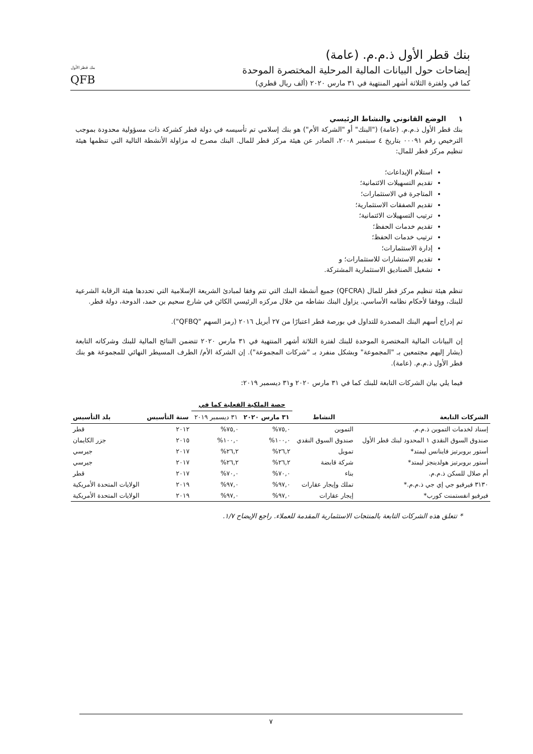بنك قطر الأول ذ.م.م. (عامة)
إيضاحات حول البيانات المالية المرحلية المختصرة الموحدة
كما في ولفترة الثلاثة أشهر المنتهية في ٣١ مارس ٢٠٢٠ (ألف ريال قطري)
بنك قطر الأول
QFB
١ الوضع القانوني والنشاط الرئيسي
بنك قطر الأول ذ.م.م. (عامة) ("البنك" أو "الشركة الأم") هو بنك إسلامي تم تأسيسه في دولة قطر كشركة ذات مسؤولية محدودة بموجب الترخيص رقم ٠٠٠٩١ بتاريخ ٤ سبتمبر ٢٠٠٨، الصادر عن هيئة مركز قطر للمال. البنك مصرح له مزاولة الأنشطة التالية التي تنظمها هيئة تنظيم مركز قطر للمال:
استلام الإيداعات؛
تقديم التسهيلات الائتمانية؛
المتاجرة في الاستثمارات؛
تقديم الصفقات الاستثمارية؛
ترتيب التسهيلات الائتمانية؛
تقديم خدمات الحفظ؛
ترتيب خدمات الحفظ؛
إدارة الاستثمارات؛
تقديم الاستشارات للاستثمارات؛ و
تشغيل الصناديق الاستثمارية المشتركة.
تنظم هيئة تنظيم مركز قطر للمال (QFCRA) جميع أنشطة البنك التي تتم وفقا لمبادئ الشريعة الإسلامية التي تحددها هيئة الرقابة الشرعية للبنك، ووفقا لأحكام نظامه الأساسي. يزاول البنك نشاطه من خلال مركزه الرئيسي الكائن في شارع سحيم بن حمد، الدوحة، دولة قطر.
تم إدراج أسهم البنك المصدرة للتداول في بورصة قطر اعتبارًا من ٢٧ أبريل ٢٠١٦ (رمز السهم "QFBQ").
إن البيانات المالية المختصرة الموحدة للبنك لفترة الثلاثة أشهر المنتهية في ٣١ مارس ٢٠٢٠ تتضمن النتائج المالية للبنك وشركاته التابعة (يشار إليهم مجتمعين بـ "المجموعة" وبشكل منفرد بـ "شركات المجموعة"). إن الشركة الأم/ الطرف المسيطر النهائي للمجموعة هو بنك قطر الأول ذ.م.م. (عامة).
فيما يلي بيان الشركات التابعة للبنك كما في ٣١ مارس ٢٠٢٠ و٣١ ديسمبر ٢٠١٩:
| | | حصة الملكية الفعلية كما في | | | |
| --- | --- | --- | --- | --- | --- |
| الشركات التابعة | النشاط | ٣١ مارس ٢٠٢٠ | ٣١ ديسمبر ٢٠١٩ | سنة التأسيس | بلد التأسيس |
| إسناد لخدمات التموين ذ.م.م. | التموين | ٧٥,٠% | ٧٥,٠% | ٢٠١٢ | قطر |
| صندوق السوق النقدي ١ المحدود لبنك قطر الأول | صندوق السوق النقدي | ١٠٠,٠% | ١٠٠,٠% | ٢٠١٥ | جزر الكايمان |
| أستور بروبرتيز فاينانس ليمتد* | تمويل | ٢٦,٢% | ٢٦,٢% | ٢٠١٧ | جيرسي |
| أستور بروبرتيز هولدينجز ليمتد* | شركة قابضة | ٢٦,٢% | ٢٦,٢% | ٢٠١٧ | جيرسي |
| أم صلال للسكن ذ.م.م. | بناء | ٧٠,٠% | ٧٠,٠% | ٢٠١٧ | قطر |
| ٣١٣٠ فيرفيو جي إي جي ذ.م.م.* | تملك وإيجار عقارات | ٩٧,٠% | ٩٧,٠% | ٢٠١٩ | الولايات المتحدة الأمريكية |
| فيرفيو انفستمنت كورب* | إيجار عقارات | ٩٧,٠% | ٩٧,٠% | ٢٠١٩ | الولايات المتحدة الأمريكية |
* تتعلق هذه الشركات التابعة بالمنتجات الاستثمارية المقدمة للعملاء. راجع الإيضاح ١/٧.
٧